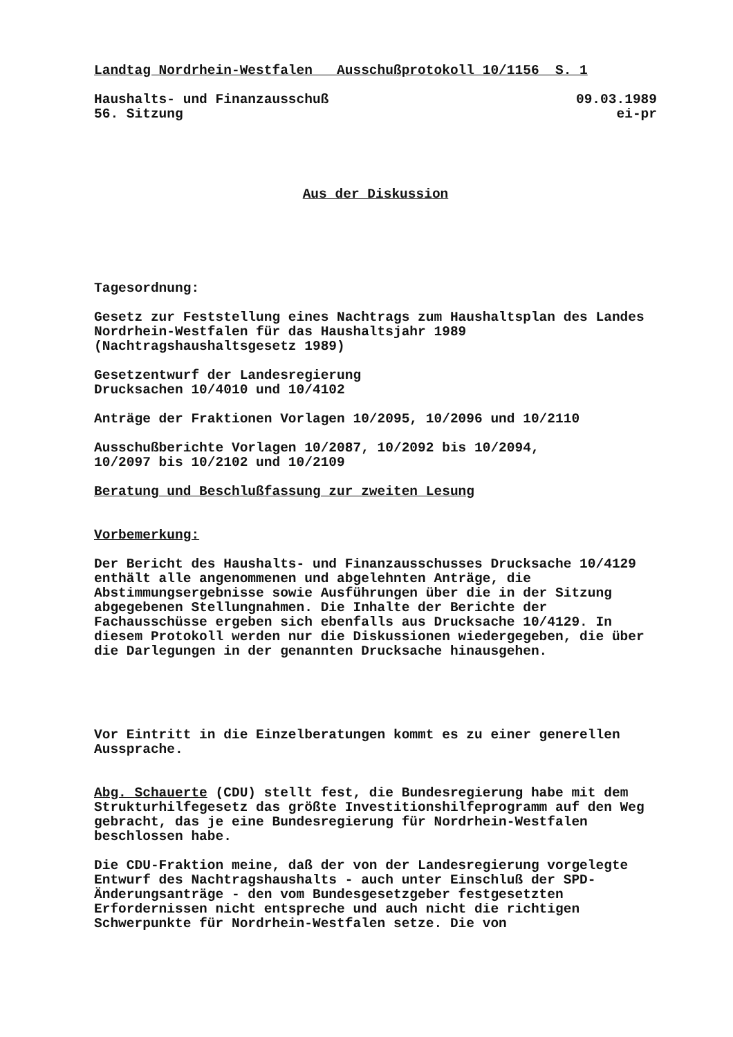Landtag Nordrhein-Westfalen Ausschußprotokoll 10/1156 S. 1
Haushalts- und Finanzausschuß 09.03.1989
56. Sitzung ei-pr
Aus der Diskussion
Tagesordnung:
Gesetz zur Feststellung eines Nachtrags zum Haushaltsplan des Landes Nordrhein-Westfalen für das Haushaltsjahr 1989 (Nachtragshaushaltsgesetz 1989)
Gesetzentwurf der Landesregierung
Drucksachen 10/4010 und 10/4102
Anträge der Fraktionen Vorlagen 10/2095, 10/2096 und 10/2110
Ausschußberichte Vorlagen 10/2087, 10/2092 bis 10/2094,
10/2097 bis 10/2102 und 10/2109
Beratung und Beschlußfassung zur zweiten Lesung
Vorbemerkung:
Der Bericht des Haushalts- und Finanzausschusses Drucksache 10/4129 enthält alle angenommenen und abgelehnten Anträge, die Abstimmungsergebnisse sowie Ausführungen über die in der Sitzung abgegebenen Stellungnahmen. Die Inhalte der Berichte der Fachausschüsse ergeben sich ebenfalls aus Drucksache 10/4129. In diesem Protokoll werden nur die Diskussionen wiedergegeben, die über die Darlegungen in der genannten Drucksache hinausgehen.
Vor Eintritt in die Einzelberatungen kommt es zu einer generellen Aussprache.
Abg. Schauerte (CDU) stellt fest, die Bundesregierung habe mit dem Strukturhilfegesetz das größte Investitionshilfeprogramm auf den Weg gebracht, das je eine Bundesregierung für Nordrhein-Westfalen beschlossen habe.
Die CDU-Fraktion meine, daß der von der Landesregierung vorgelegte Entwurf des Nachtragshaushalts - auch unter Einschluß der SPD-Änderungsanträge - den vom Bundesgesetzgeber festgesetzten Erfordernissen nicht entspreche und auch nicht die richtigen Schwerpunkte für Nordrhein-Westfalen setze. Die von